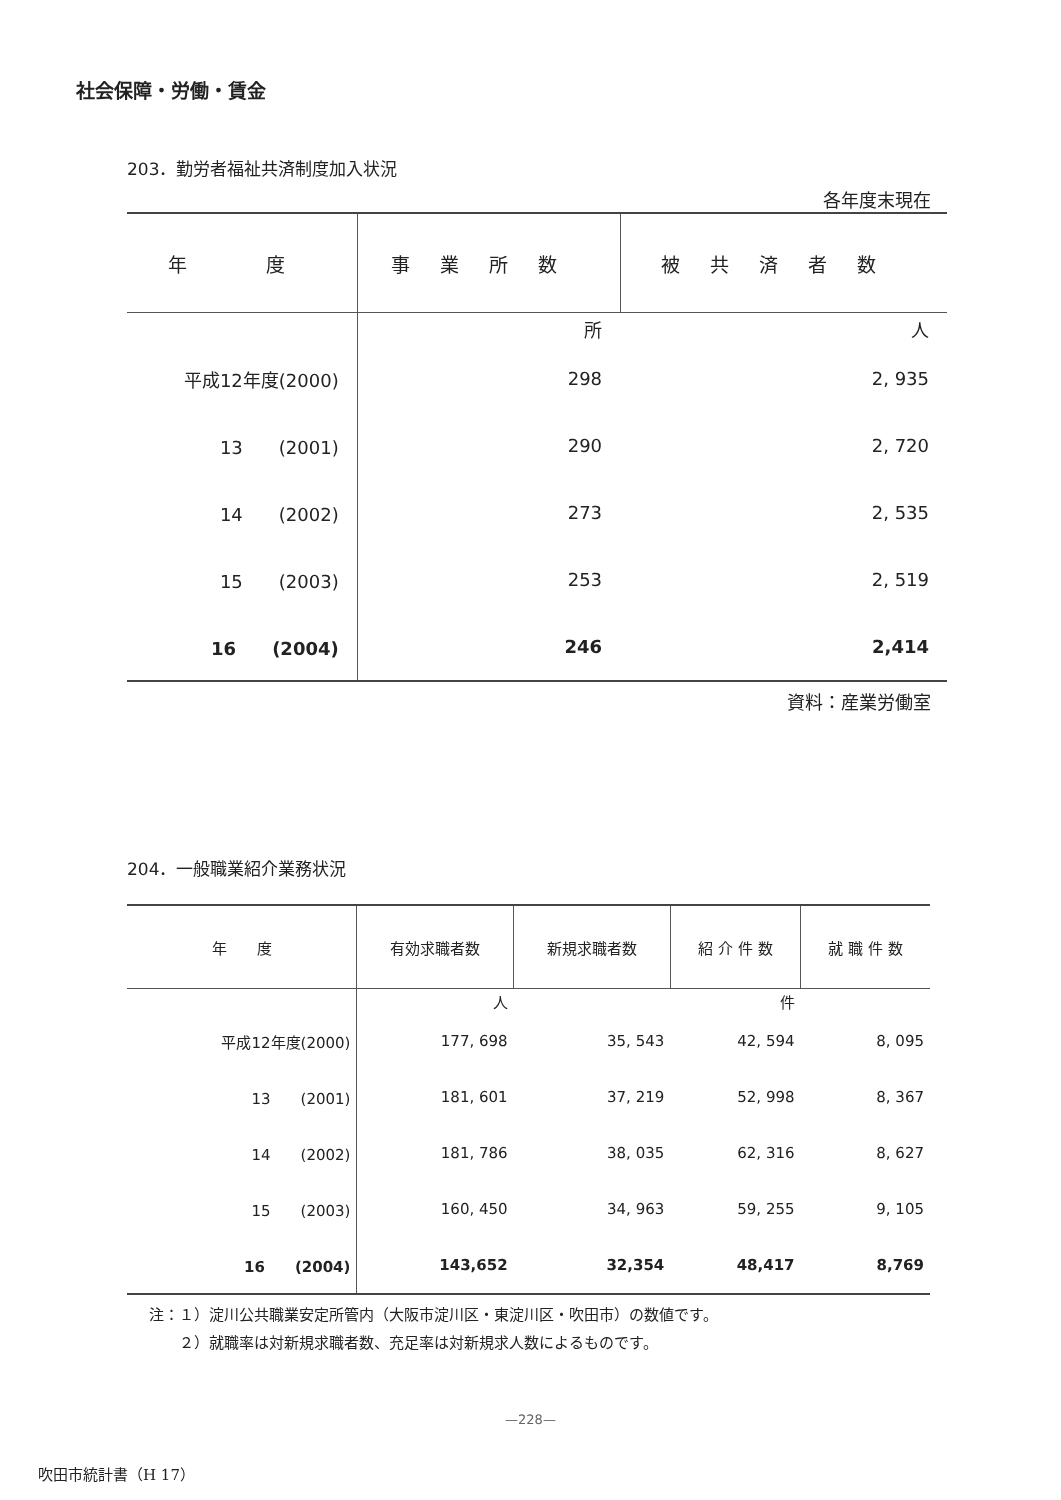社会保障・労働・賃金
203．勤労者福祉共済制度加入状況
各年度末現在
| 年 度 | 事業所数 | 被共済者数 |
| --- | --- | --- |
| | 所 | 人 |
| 平成12年度(2000) | 298 | 2, 935 |
| 13 (2001) | 290 | 2, 720 |
| 14 (2002) | 273 | 2, 535 |
| 15 (2003) | 253 | 2, 519 |
| 16 (2004) | 246 | 2,414 |
資料：産業労働室
204．一般職業紹介業務状況
| 年 度 | 有効求職者数 | 新規求職者数 | 紹 介 件 数 | 就 職 件 数 |
| --- | --- | --- | --- | --- |
| | 人 | | 件 | |
| 平成12年度(2000) | 177, 698 | 35, 543 | 42, 594 | 8, 095 |
| 13 (2001) | 181, 601 | 37, 219 | 52, 998 | 8, 367 |
| 14 (2002) | 181, 786 | 38, 035 | 62, 316 | 8, 627 |
| 15 (2003) | 160, 450 | 34, 963 | 59, 255 | 9, 105 |
| 16 (2004) | 143,652 | 32,354 | 48,417 | 8,769 |
注：１）淀川公共職業安定所管内（大阪市淀川区・東淀川区・吹田市）の数値です。
　　２）就職率は対新規求職者数、充足率は対新規求人数によるものです。
—228—
吹田市統計書（H 17）